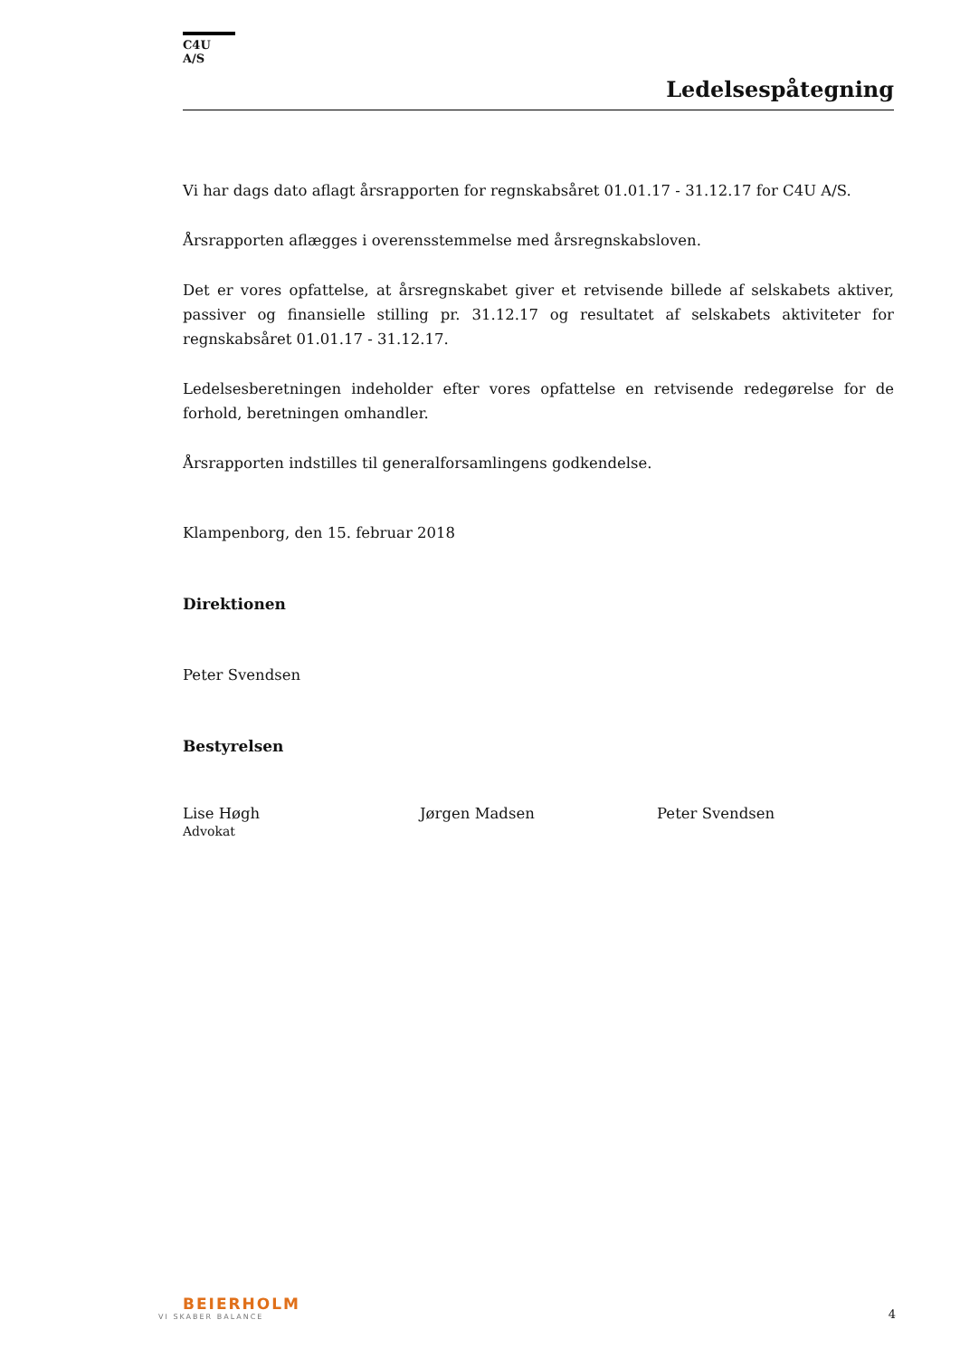C4U A/S
Ledelsespåtegning
Vi har dags dato aflagt årsrapporten for regnskabsåret 01.01.17 - 31.12.17 for C4U A/S.
Årsrapporten aflægges i overensstemmelse med årsregnskabsloven.
Det er vores opfattelse, at årsregnskabet giver et retvisende billede af selskabets aktiver, passiver og finansielle stilling pr. 31.12.17 og resultatet af selskabets aktiviteter for regnskabsåret 01.01.17 - 31.12.17.
Ledelsesberetningen indeholder efter vores opfattelse en retvisende redegørelse for de forhold, beretningen omhandler.
Årsrapporten indstilles til generalforsamlingens godkendelse.
Klampenborg, den 15. februar 2018
Direktionen
Peter Svendsen
Bestyrelsen
Lise Høgh
Advokat
Jørgen Madsen Peter Svendsen
BEIERHOLM
VI SKABER BALANCE
4